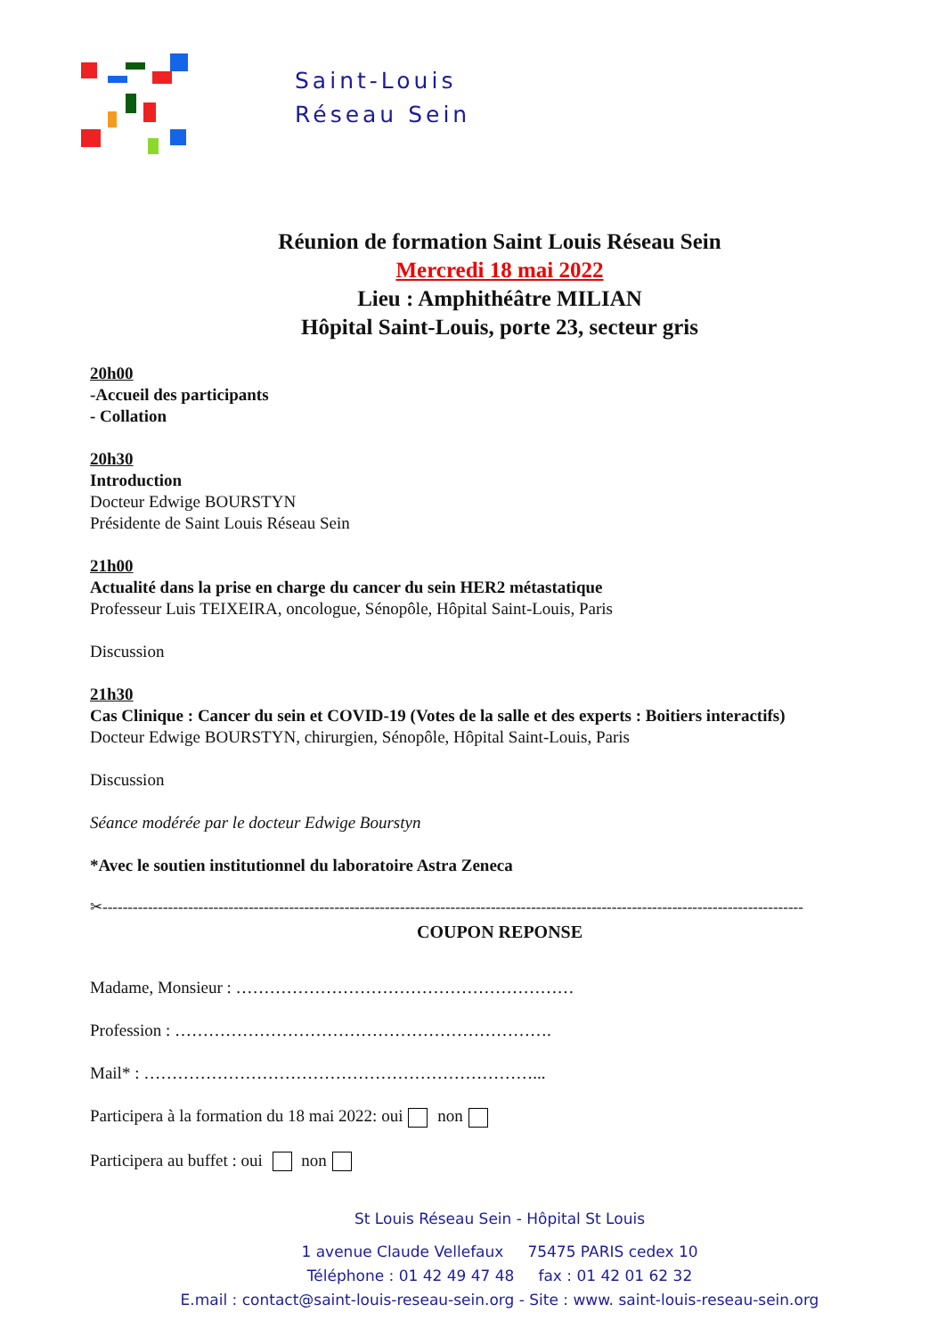Saint-Louis
Réseau Sein
Réunion de formation Saint Louis Réseau Sein
Mercredi 18 mai 2022
Lieu : Amphithéâtre MILIAN
Hôpital Saint-Louis, porte 23, secteur gris
20h00
-Accueil des participants
- Collation
20h30
Introduction
Docteur Edwige BOURSTYN
Présidente de Saint Louis Réseau Sein
21h00
Actualité dans la prise en charge du cancer du sein HER2 métastatique
Professeur Luis TEIXEIRA, oncologue, Sénopôle, Hôpital Saint-Louis, Paris
Discussion
21h30
Cas Clinique : Cancer du sein et COVID-19 (Votes de la salle et des experts : Boitiers interactifs)
Docteur Edwige BOURSTYN, chirurgien, Sénopôle, Hôpital Saint-Louis, Paris
Discussion
Séance modérée par le docteur Edwige Bourstyn
*Avec le soutien institutionnel du laboratoire Astra Zeneca
✂-------------------------------------------------------------------------------------------------------------------------------------------
COUPON REPONSE
Madame, Monsieur : ……………………………………………………
Profession : ………………………………………………………….
Mail* : ……………………………………………………………...
Participera à la formation du 18 mai 2022: oui non
Participera au buffet : oui non
St Louis Réseau Sein - Hôpital St Louis
1 avenue Claude Vellefaux 75475 PARIS cedex 10
Téléphone : 01 42 49 47 48 fax : 01 42 01 62 32
E.mail : contact@saint-louis-reseau-sein.org - Site : www. saint-louis-reseau-sein.org